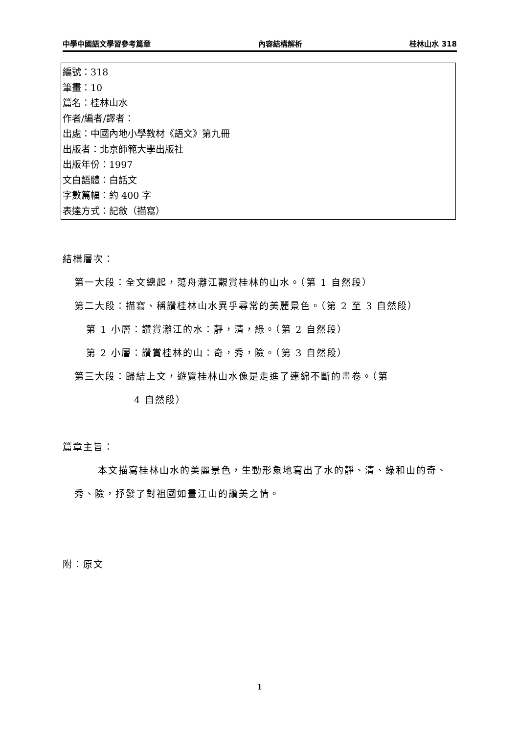中學中國語文學習參考篇章 內容結構解析 桂林山水 318
編號：318
筆畫：10
篇名：桂林山水
作者/編者/譯者：
出處：中國內地小學教材《語文》第九冊
出版者：北京師範大學出版社
出版年份：1997
文白語體：白話文
字數篇幅：約 400 字
表達方式：記敘（描寫）
結構層次：
第一大段：全文總起，蕩舟灕江觀賞桂林的山水。（第 1 自然段）
第二大段：描寫、稱讚桂林山水異乎尋常的美麗景色。（第 2 至 3 自然段）
第 1 小層：讚賞灕江的水：靜，清，綠。（第 2 自然段）
第 2 小層：讚賞桂林的山：奇，秀，險。（第 3 自然段）
第三大段：歸結上文，遊覽桂林山水像是走進了連綿不斷的畫卷。（第
4 自然段）
篇章主旨：
本文描寫桂林山水的美麗景色，生動形象地寫出了水的靜、清、綠和山的奇、秀、險，抒發了對祖國如畫江山的讚美之情。
附：原文
1